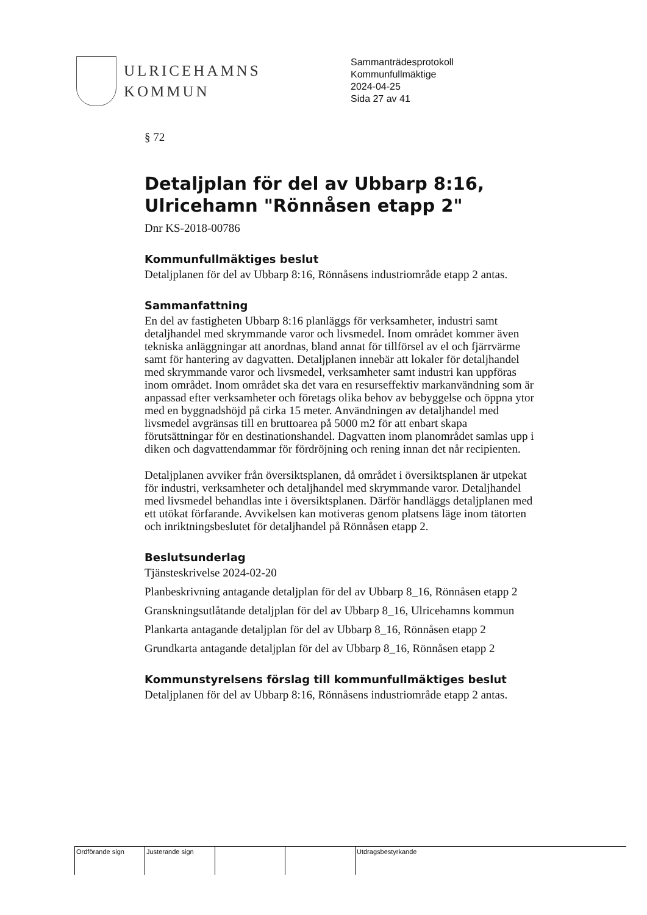ULRICEHAMNS
KOMMUN
Sammanträdesprotokoll
Kommunfullmäktige
2024-04-25
Sida 27 av 41
§ 72
Detaljplan för del av Ubbarp 8:16, Ulricehamn "Rönnåsen etapp 2"
Dnr KS-2018-00786
Kommunfullmäktiges beslut
Detaljplanen för del av Ubbarp 8:16, Rönnåsens industriområde etapp 2 antas.
Sammanfattning
En del av fastigheten Ubbarp 8:16 planläggs för verksamheter, industri samt detaljhandel med skrymmande varor och livsmedel. Inom området kommer även tekniska anläggningar att anordnas, bland annat för tillförsel av el och fjärrvärme samt för hantering av dagvatten. Detaljplanen innebär att lokaler för detaljhandel med skrymmande varor och livsmedel, verksamheter samt industri kan uppföras inom området. Inom området ska det vara en resurseffektiv markanvändning som är anpassad efter verksamheter och företags olika behov av bebyggelse och öppna ytor med en byggnadshöjd på cirka 15 meter. Användningen av detaljhandel med livsmedel avgränsas till en bruttoarea på 5000 m2 för att enbart skapa förutsättningar för en destinationshandel. Dagvatten inom planområdet samlas upp i diken och dagvattendammar för fördröjning och rening innan det når recipienten.
Detaljplanen avviker från översiktsplanen, då området i översiktsplanen är utpekat för industri, verksamheter och detaljhandel med skrymmande varor. Detaljhandel med livsmedel behandlas inte i översiktsplanen. Därför handläggs detaljplanen med ett utökat förfarande. Avvikelsen kan motiveras genom platsens läge inom tätorten och inriktningsbeslutet för detaljhandel på Rönnåsen etapp 2.
Beslutsunderlag
Tjänsteskrivelse 2024-02-20
Planbeskrivning antagande detaljplan för del av Ubbarp 8_16, Rönnåsen etapp 2
Granskningsutlåtande detaljplan för del av Ubbarp 8_16, Ulricehamns kommun
Plankarta antagande detaljplan för del av Ubbarp 8_16, Rönnåsen etapp 2
Grundkarta antagande detaljplan för del av Ubbarp 8_16, Rönnåsen etapp 2
Kommunstyrelsens förslag till kommunfullmäktiges beslut
Detaljplanen för del av Ubbarp 8:16, Rönnåsens industriområde etapp 2 antas.
| Ordförande sign | Justerande sign | | | Utdragsbestyrkande |